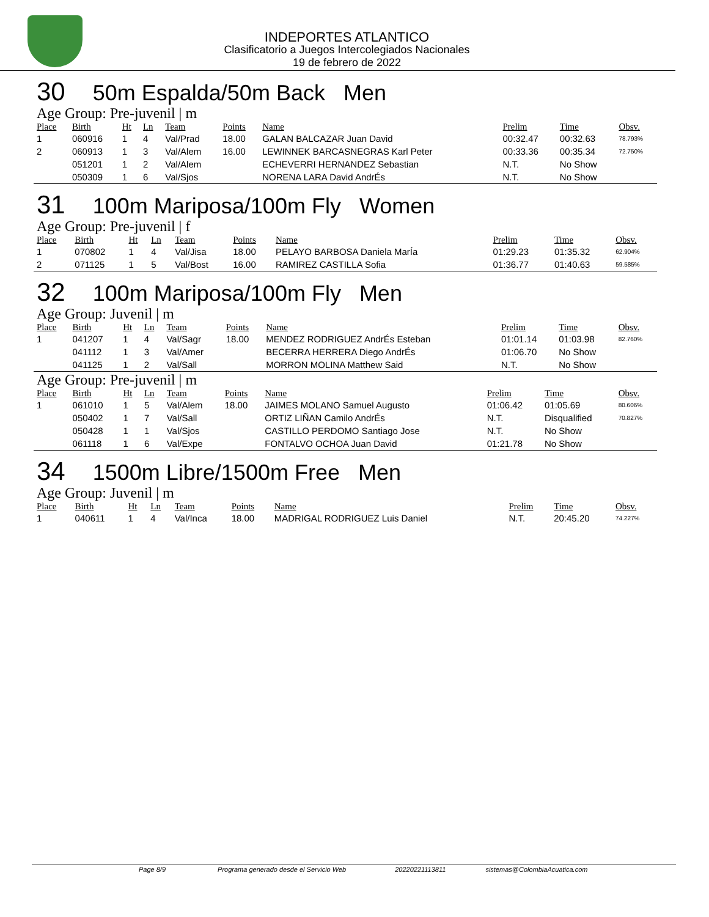INDEPORTES ATLANTICO
Clasificatorio a Juegos Intercolegiados Nacionales
19 de febrero de 2022
30 50m Espalda/50m Back Men
Age Group: Pre-juvenil | m
| Place | Birth | Ht | Ln | Team | Points | Name | Prelim | Time | Obsv. |
| --- | --- | --- | --- | --- | --- | --- | --- | --- | --- |
| 1 | 060916 | 1 | 4 | Val/Prad | 18.00 | GALAN BALCAZAR Juan David | 00:32.47 | 00:32.63 | 78.793% |
| 2 | 060913 | 1 | 3 | Val/Alem | 16.00 | LEWINNEK BARCASNEGRAS Karl Peter | 00:33.36 | 00:35.34 | 72.750% |
| | 051201 | 1 | 2 | Val/Alem | | ECHEVERRI HERNANDEZ Sebastian | N.T. | No Show | |
| | 050309 | 1 | 6 | Val/Sjos | | NORENA LARA David AndrÉs | N.T. | No Show | |
31 100m Mariposa/100m Fly Women
Age Group: Pre-juvenil | f
| Place | Birth | Ht | Ln | Team | Points | Name | Prelim | Time | Obsv. |
| --- | --- | --- | --- | --- | --- | --- | --- | --- | --- |
| 1 | 070802 | 1 | 4 | Val/Jisa | 18.00 | PELAYO BARBOSA Daniela MarÍa | 01:29.23 | 01:35.32 | 62.904% |
| 2 | 071125 | 1 | 5 | Val/Bost | 16.00 | RAMIREZ CASTILLA Sofia | 01:36.77 | 01:40.63 | 59.585% |
32 100m Mariposa/100m Fly Men
Age Group: Juvenil | m
| Place | Birth | Ht | Ln | Team | Points | Name | Prelim | Time | Obsv. |
| --- | --- | --- | --- | --- | --- | --- | --- | --- | --- |
| 1 | 041207 | 1 | 4 | Val/Sagr | 18.00 | MENDEZ RODRIGUEZ AndrÉs Esteban | 01:01.14 | 01:03.98 | 82.760% |
| | 041112 | 1 | 3 | Val/Amer | | BECERRA HERRERA Diego AndrÉs | 01:06.70 | No Show | |
| | 041125 | 1 | 2 | Val/Sall | | MORRON MOLINA Matthew Said | N.T. | No Show | |
Age Group: Pre-juvenil | m
| Place | Birth | Ht | Ln | Team | Points | Name | Prelim | Time | Obsv. |
| --- | --- | --- | --- | --- | --- | --- | --- | --- | --- |
| 1 | 061010 | 1 | 5 | Val/Alem | 18.00 | JAIMES MOLANO Samuel Augusto | 01:06.42 | 01:05.69 | 80.606% |
| | 050402 | 1 | 7 | Val/Sall | | ORTIZ LIÑAN Camilo AndrÉs | N.T. | Disqualified | 70.827% |
| | 050428 | 1 | 1 | Val/Sjos | | CASTILLO PERDOMO Santiago Jose | N.T. | No Show | |
| | 061118 | 1 | 6 | Val/Expe | | FONTALVO OCHOA Juan David | 01:21.78 | No Show | |
34 1500m Libre/1500m Free Men
Age Group: Juvenil | m
| Place | Birth | Ht | Ln | Team | Points | Name | Prelim | Time | Obsv. |
| --- | --- | --- | --- | --- | --- | --- | --- | --- | --- |
| 1 | 040611 | 1 | 4 | Val/Inca | 18.00 | MADRIGAL RODRIGUEZ Luis Daniel | N.T. | 20:45.20 | 74.227% |
Page 8/9 Programa generado desde el Servicio Web 20220221113811 sistemas@ColombiaAcuatica.com